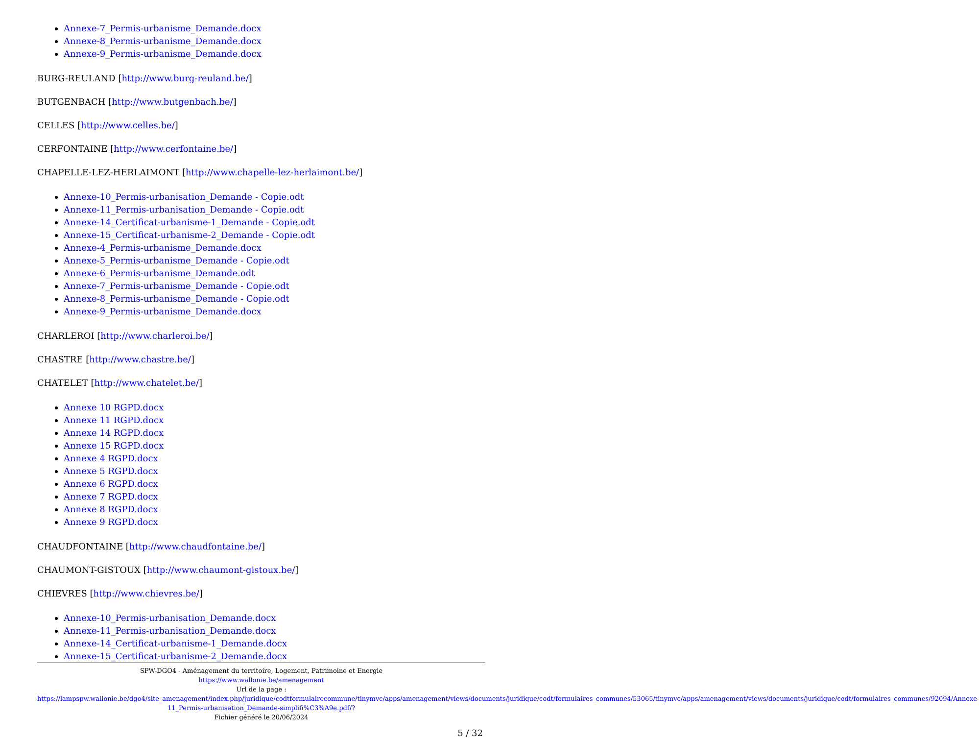Annexe-7_Permis-urbanisme_Demande.docx
Annexe-8_Permis-urbanisme_Demande.docx
Annexe-9_Permis-urbanisme_Demande.docx
BURG-REULAND [http://www.burg-reuland.be/]
BUTGENBACH [http://www.butgenbach.be/]
CELLES [http://www.celles.be/]
CERFONTAINE [http://www.cerfontaine.be/]
CHAPELLE-LEZ-HERLAIMONT [http://www.chapelle-lez-herlaimont.be/]
Annexe-10_Permis-urbanisation_Demande - Copie.odt
Annexe-11_Permis-urbanisation_Demande - Copie.odt
Annexe-14_Certificat-urbanisme-1_Demande - Copie.odt
Annexe-15_Certificat-urbanisme-2_Demande - Copie.odt
Annexe-4_Permis-urbanisme_Demande.docx
Annexe-5_Permis-urbanisme_Demande - Copie.odt
Annexe-6_Permis-urbanisme_Demande.odt
Annexe-7_Permis-urbanisme_Demande - Copie.odt
Annexe-8_Permis-urbanisme_Demande - Copie.odt
Annexe-9_Permis-urbanisme_Demande.docx
CHARLEROI [http://www.charleroi.be/]
CHASTRE [http://www.chastre.be/]
CHATELET [http://www.chatelet.be/]
Annexe 10 RGPD.docx
Annexe 11 RGPD.docx
Annexe 14 RGPD.docx
Annexe 15 RGPD.docx
Annexe 4 RGPD.docx
Annexe 5 RGPD.docx
Annexe 6 RGPD.docx
Annexe 7 RGPD.docx
Annexe 8 RGPD.docx
Annexe 9 RGPD.docx
CHAUDFONTAINE [http://www.chaudfontaine.be/]
CHAUMONT-GISTOUX [http://www.chaumont-gistoux.be/]
CHIEVRES [http://www.chievres.be/]
Annexe-10_Permis-urbanisation_Demande.docx
Annexe-11_Permis-urbanisation_Demande.docx
Annexe-14_Certificat-urbanisme-1_Demande.docx
Annexe-15_Certificat-urbanisme-2_Demande.docx
SPW-DGO4 - Aménagement du territoire, Logement, Patrimoine et Energie
https://www.wallonie.be/amenagement
Url de la page :
https://lampspw.wallonie.be/dgo4/site_amenagement/index.php/juridique/codtformulairecommune/tinymvc/apps/amenagement/views/documents/juridique/codt/formulaires_communes/53065/tinymvc/apps/amenagement/views/documents/juridique/codt/formulaires_communes/92094/Annexe-11_Permis-urbanisation_Demande-simplifi%C3%A9e.pdf/?
Fichier généré le 20/06/2024
5 / 32